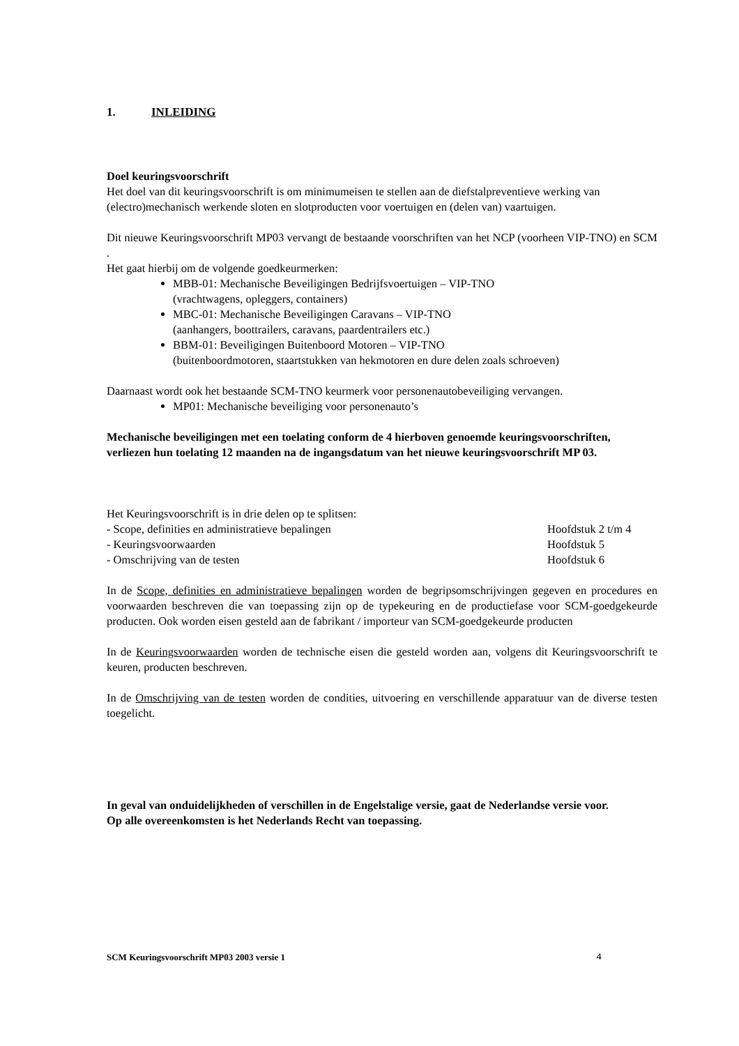1. INLEIDING
Doel keuringsvoorschrift
Het doel van dit keuringsvoorschrift is om minimumeisen te stellen aan de diefstalpreventieve werking van (electro)mechanisch werkende sloten en slotproducten voor voertuigen en (delen van) vaartuigen.
Dit nieuwe Keuringsvoorschrift MP03 vervangt de bestaande voorschriften van het NCP (voorheen VIP-TNO) en SCM .
Het gaat hierbij om de volgende goedkeurmerken:
MBB-01: Mechanische Beveiligingen Bedrijfsvoertuigen – VIP-TNO
(vrachtwagens, opleggers, containers)
MBC-01: Mechanische Beveiligingen Caravans – VIP-TNO
(aanhangers, boottrailers, caravans, paardentrailers etc.)
BBM-01: Beveiligingen Buitenboord Motoren – VIP-TNO
(buitenboordmotoren, staartstukken van hekmotoren en dure delen zoals schroeven)
Daarnaast wordt ook het bestaande SCM-TNO keurmerk voor personenautobeveiliging vervangen.
MP01: Mechanische beveiliging voor personenauto’s
Mechanische beveiligingen met een toelating conform de 4 hierboven genoemde keuringsvoorschriften, verliezen hun toelating 12 maanden na de ingangsdatum van het nieuwe keuringsvoorschrift MP 03.
Het Keuringsvoorschrift is in drie delen op te splitsen:
- Scope, definities en administratieve bepalingen Hoofdstuk 2 t/m 4
- Keuringsvoorwaarden Hoofdstuk 5
- Omschrijving van de testen Hoofdstuk 6
In de Scope, definities en administratieve bepalingen worden de begripsomschrijvingen gegeven en procedures en voorwaarden beschreven die van toepassing zijn op de typekeuring en de productiefase voor SCM-goedgekeurde producten. Ook worden eisen gesteld aan de fabrikant / importeur van SCM-goedgekeurde producten
In de Keuringsvoorwaarden worden de technische eisen die gesteld worden aan, volgens dit Keuringsvoorschrift te keuren, producten beschreven.
In de Omschrijving van de testen worden de condities, uitvoering en verschillende apparatuur van de diverse testen toegelicht.
In geval van onduidelijkheden of verschillen in de Engelstalige versie, gaat de Nederlandse versie voor.
Op alle overeenkomsten is het Nederlands Recht van toepassing.
SCM Keuringsvoorschrift MP03 2003 versie 1 4